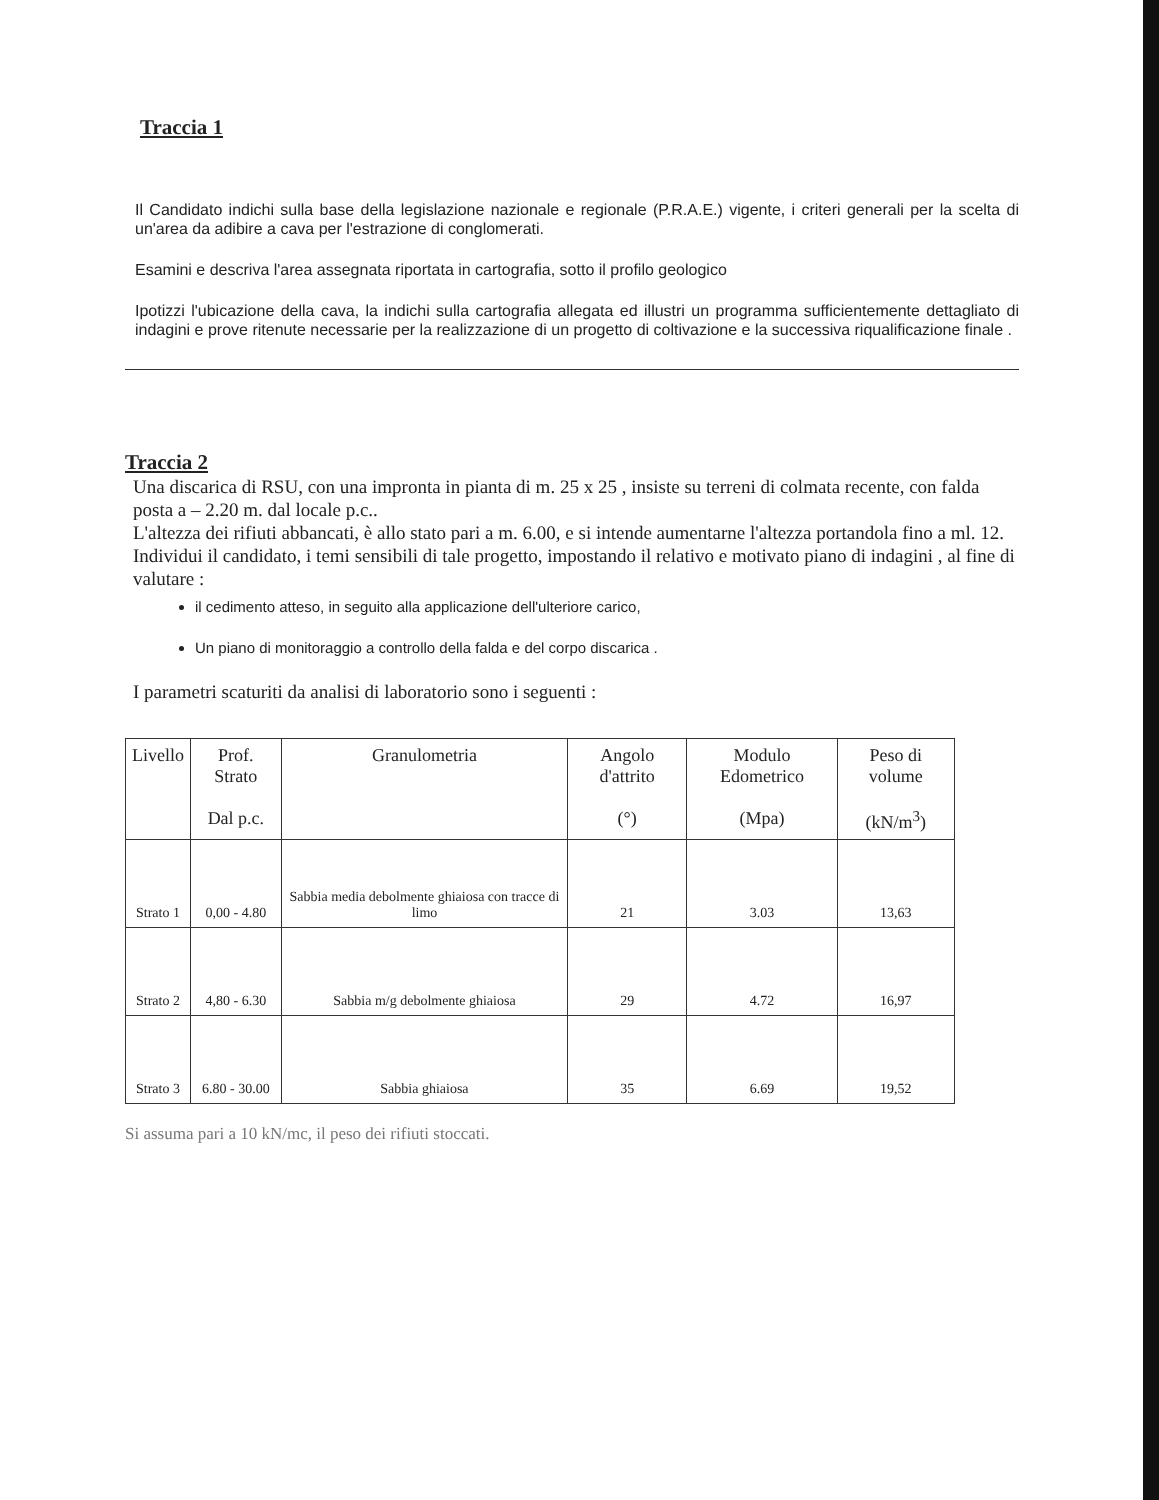Traccia 1
Il Candidato indichi sulla base della legislazione nazionale e regionale (P.R.A.E.) vigente, i criteri generali per la scelta di un'area da adibire a cava per l'estrazione di conglomerati.
Esamini e descriva l'area assegnata riportata in cartografia, sotto il profilo geologico
Ipotizzi l'ubicazione della cava, la indichi sulla cartografia allegata ed illustri un programma sufficientemente dettagliato di indagini e prove ritenute necessarie per la realizzazione di un progetto di coltivazione e la successiva riqualificazione finale .
Traccia 2
Una discarica di RSU, con una impronta in pianta di m. 25 x 25 , insiste su terreni di colmata recente, con falda posta a – 2.20 m. dal locale p.c..
L'altezza dei rifiuti abbancati, è allo stato pari a m. 6.00, e si intende aumentarne l'altezza portandola fino a ml. 12.
Individui il candidato, i temi sensibili di tale progetto, impostando il relativo e motivato piano di indagini , al fine di valutare :
il cedimento atteso, in seguito alla applicazione dell'ulteriore carico,
Un piano di monitoraggio a controllo della falda e del corpo discarica .
I parametri scaturiti da analisi di laboratorio sono i seguenti :
| Livello | Prof. Strato Dal p.c. | Granulometria | Angolo d'attrito (°) | Modulo Edometrico (Mpa) | Peso di volume (kN/m<sup>3</sup>) |
| --- | --- | --- | --- | --- | --- |
| Strato 1 | 0,00 - 4.80 | Sabbia media debolmente ghiaiosa con tracce di limo | 21 | 3.03 | 13,63 |
| Strato 2 | 4,80 - 6.30 | Sabbia m/g debolmente ghiaiosa | 29 | 4.72 | 16,97 |
| Strato 3 | 6.80 - 30.00 | Sabbia ghiaiosa | 35 | 6.69 | 19,52 |
Si assuma pari a 10 kN/mc, il peso dei rifiuti stoccati.